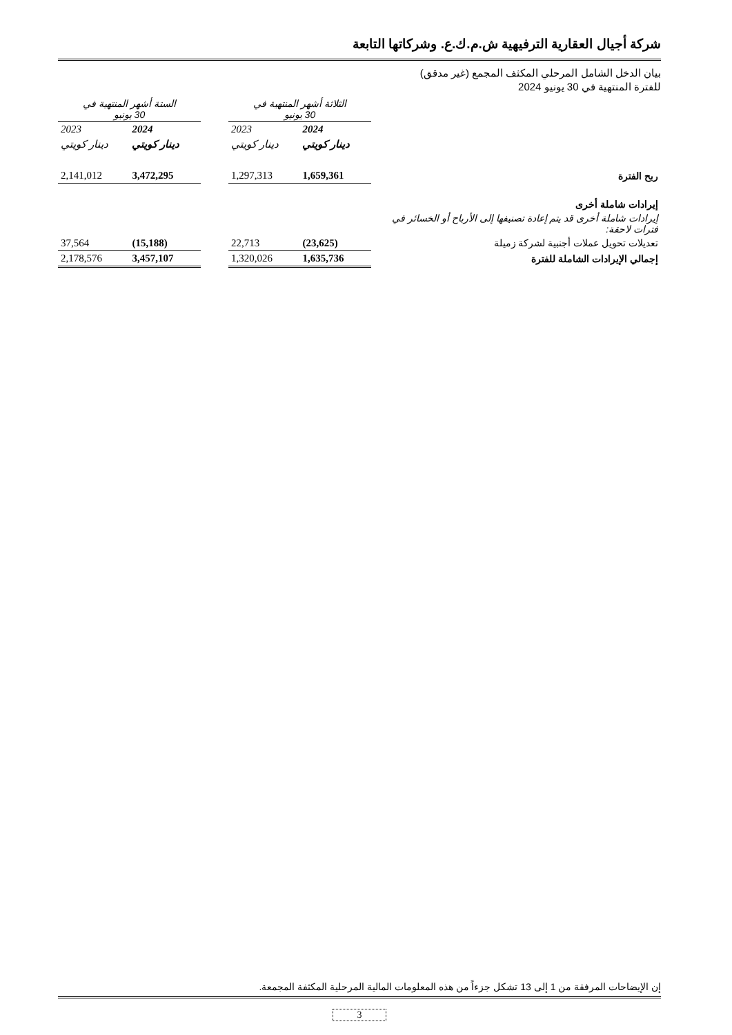شركة أجيال العقارية الترفيهية ش.م.ك.ع. وشركاتها التابعة
بيان الدخل الشامل المرحلي المكثف المجمع (غير مدقق)
للفترة المنتهية في 30 يونيو 2024
| | الثلاثة أشهر المنتهية في 30 يونيو | | | الستة أشهر المنتهية في 30 يونيو | |
| | 2024 | 2023 | | 2024 | 2023 |
| | دينار كويتي | دينار كويتي | | دينار كويتي | دينار كويتي |
| ربح الفترة | 1,659,361 | 1,297,313 | | 3,472,295 | 2,141,012 |
| إيرادات شاملة أخرى | | | | | |
| إيرادات شاملة أخرى قد يتم إعادة تصنيفها إلى الأرباح أو الخسائر في فترات لاحقة: | | | | | |
| تعديلات تحويل عملات أجنبية لشركة زميلة | (23,625) | 22,713 | | (15,188) | 37,564 |
| إجمالي الإيرادات الشاملة للفترة | 1,635,736 | 1,320,026 | | 3,457,107 | 2,178,576 |
إن الإيضاحات المرفقة من 1 إلى 13 تشكل جزءاً من هذه المعلومات المالية المرحلية المكثفة المجمعة.
3